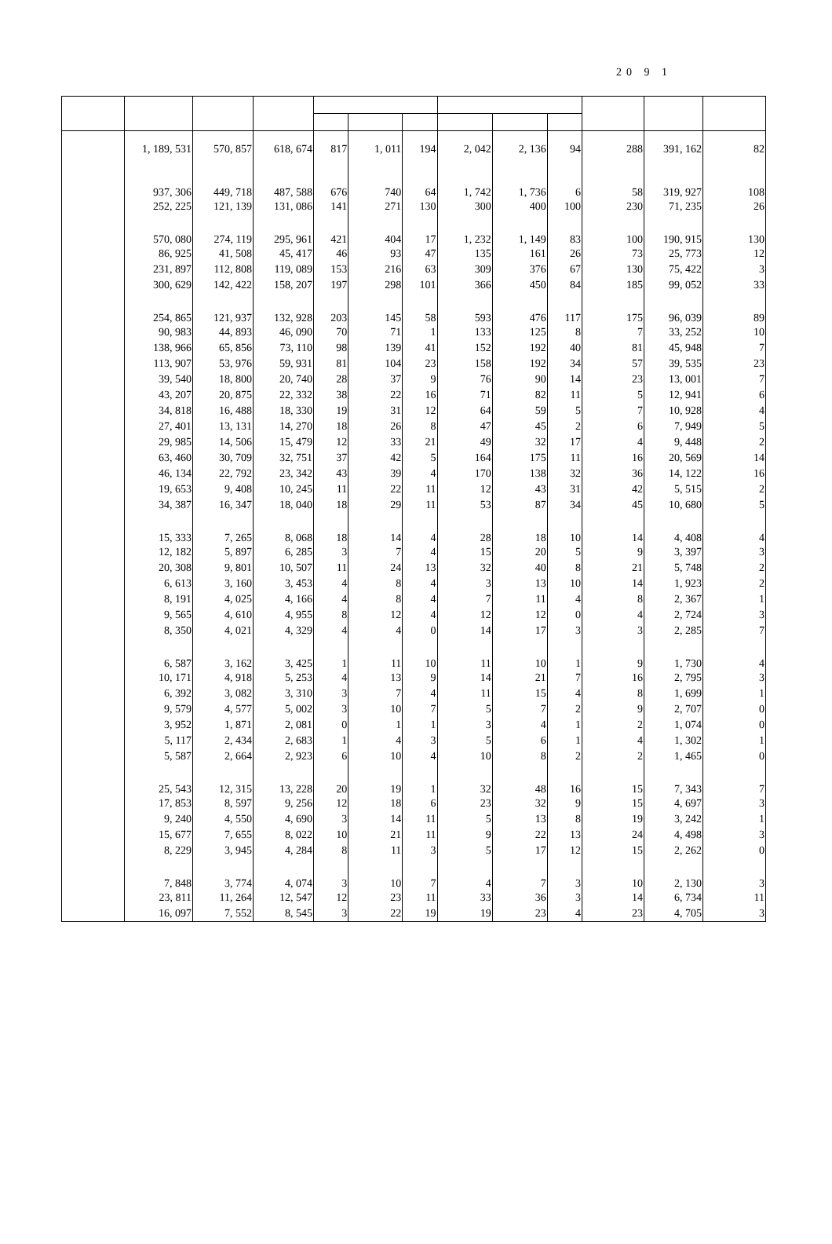20 9 1
| | 1, 189, 531 | 570, 857 | 618, 674 | 817 | 1, 011 | 194 | 2, 042 | 2, 136 | 94 | 288 | 391, 162 | 82 |
| | 937, 306 | 449, 718 | 487, 588 | 676 | 740 | 64 | 1, 742 | 1, 736 | 6 | 58 | 319, 927 | 108 |
| | 252, 225 | 121, 139 | 131, 086 | 141 | 271 | 130 | 300 | 400 | 100 | 230 | 71, 235 | 26 |
| | 570, 080 | 274, 119 | 295, 961 | 421 | 404 | 17 | 1, 232 | 1, 149 | 83 | 100 | 190, 915 | 130 |
| | 86, 925 | 41, 508 | 45, 417 | 46 | 93 | 47 | 135 | 161 | 26 | 73 | 25, 773 | 12 |
| | 231, 897 | 112, 808 | 119, 089 | 153 | 216 | 63 | 309 | 376 | 67 | 130 | 75, 422 | 3 |
| | 300, 629 | 142, 422 | 158, 207 | 197 | 298 | 101 | 366 | 450 | 84 | 185 | 99, 052 | 33 |
| | 254, 865 | 121, 937 | 132, 928 | 203 | 145 | 58 | 593 | 476 | 117 | 175 | 96, 039 | 89 |
| | 90, 983 | 44, 893 | 46, 090 | 70 | 71 | 1 | 133 | 125 | 8 | 7 | 33, 252 | 10 |
| | 138, 966 | 65, 856 | 73, 110 | 98 | 139 | 41 | 152 | 192 | 40 | 81 | 45, 948 | 7 |
| | 113, 907 | 53, 976 | 59, 931 | 81 | 104 | 23 | 158 | 192 | 34 | 57 | 39, 535 | 23 |
| | 39, 540 | 18, 800 | 20, 740 | 28 | 37 | 9 | 76 | 90 | 14 | 23 | 13, 001 | 7 |
| | 43, 207 | 20, 875 | 22, 332 | 38 | 22 | 16 | 71 | 82 | 11 | 5 | 12, 941 | 6 |
| | 34, 818 | 16, 488 | 18, 330 | 19 | 31 | 12 | 64 | 59 | 5 | 7 | 10, 928 | 4 |
| | 27, 401 | 13, 131 | 14, 270 | 18 | 26 | 8 | 47 | 45 | 2 | 6 | 7, 949 | 5 |
| | 29, 985 | 14, 506 | 15, 479 | 12 | 33 | 21 | 49 | 32 | 17 | 4 | 9, 448 | 2 |
| | 63, 460 | 30, 709 | 32, 751 | 37 | 42 | 5 | 164 | 175 | 11 | 16 | 20, 569 | 14 |
| | 46, 134 | 22, 792 | 23, 342 | 43 | 39 | 4 | 170 | 138 | 32 | 36 | 14, 122 | 16 |
| | 19, 653 | 9, 408 | 10, 245 | 11 | 22 | 11 | 12 | 43 | 31 | 42 | 5, 515 | 2 |
| | 34, 387 | 16, 347 | 18, 040 | 18 | 29 | 11 | 53 | 87 | 34 | 45 | 10, 680 | 5 |
| | 15, 333 | 7, 265 | 8, 068 | 18 | 14 | 4 | 28 | 18 | 10 | 14 | 4, 408 | 4 |
| | 12, 182 | 5, 897 | 6, 285 | 3 | 7 | 4 | 15 | 20 | 5 | 9 | 3, 397 | 3 |
| | 20, 308 | 9, 801 | 10, 507 | 11 | 24 | 13 | 32 | 40 | 8 | 21 | 5, 748 | 2 |
| | 6, 613 | 3, 160 | 3, 453 | 4 | 8 | 4 | 3 | 13 | 10 | 14 | 1, 923 | 2 |
| | 8, 191 | 4, 025 | 4, 166 | 4 | 8 | 4 | 7 | 11 | 4 | 8 | 2, 367 | 1 |
| | 9, 565 | 4, 610 | 4, 955 | 8 | 12 | 4 | 12 | 12 | 0 | 4 | 2, 724 | 3 |
| | 8, 350 | 4, 021 | 4, 329 | 4 | 4 | 0 | 14 | 17 | 3 | 3 | 2, 285 | 7 |
| | 6, 587 | 3, 162 | 3, 425 | 1 | 11 | 10 | 11 | 10 | 1 | 9 | 1, 730 | 4 |
| | 10, 171 | 4, 918 | 5, 253 | 4 | 13 | 9 | 14 | 21 | 7 | 16 | 2, 795 | 3 |
| | 6, 392 | 3, 082 | 3, 310 | 3 | 7 | 4 | 11 | 15 | 4 | 8 | 1, 699 | 1 |
| | 9, 579 | 4, 577 | 5, 002 | 3 | 10 | 7 | 5 | 7 | 2 | 9 | 2, 707 | 0 |
| | 3, 952 | 1, 871 | 2, 081 | 0 | 1 | 1 | 3 | 4 | 1 | 2 | 1, 074 | 0 |
| | 5, 117 | 2, 434 | 2, 683 | 1 | 4 | 3 | 5 | 6 | 1 | 4 | 1, 302 | 1 |
| | 5, 587 | 2, 664 | 2, 923 | 6 | 10 | 4 | 10 | 8 | 2 | 2 | 1, 465 | 0 |
| | 25, 543 | 12, 315 | 13, 228 | 20 | 19 | 1 | 32 | 48 | 16 | 15 | 7, 343 | 7 |
| | 17, 853 | 8, 597 | 9, 256 | 12 | 18 | 6 | 23 | 32 | 9 | 15 | 4, 697 | 3 |
| | 9, 240 | 4, 550 | 4, 690 | 3 | 14 | 11 | 5 | 13 | 8 | 19 | 3, 242 | 1 |
| | 15, 677 | 7, 655 | 8, 022 | 10 | 21 | 11 | 9 | 22 | 13 | 24 | 4, 498 | 3 |
| | 8, 229 | 3, 945 | 4, 284 | 8 | 11 | 3 | 5 | 17 | 12 | 15 | 2, 262 | 0 |
| | 7, 848 | 3, 774 | 4, 074 | 3 | 10 | 7 | 4 | 7 | 3 | 10 | 2, 130 | 3 |
| | 23, 811 | 11, 264 | 12, 547 | 12 | 23 | 11 | 33 | 36 | 3 | 14 | 6, 734 | 11 |
| | 16, 097 | 7, 552 | 8, 545 | 3 | 22 | 19 | 19 | 23 | 4 | 23 | 4, 705 | 3 |